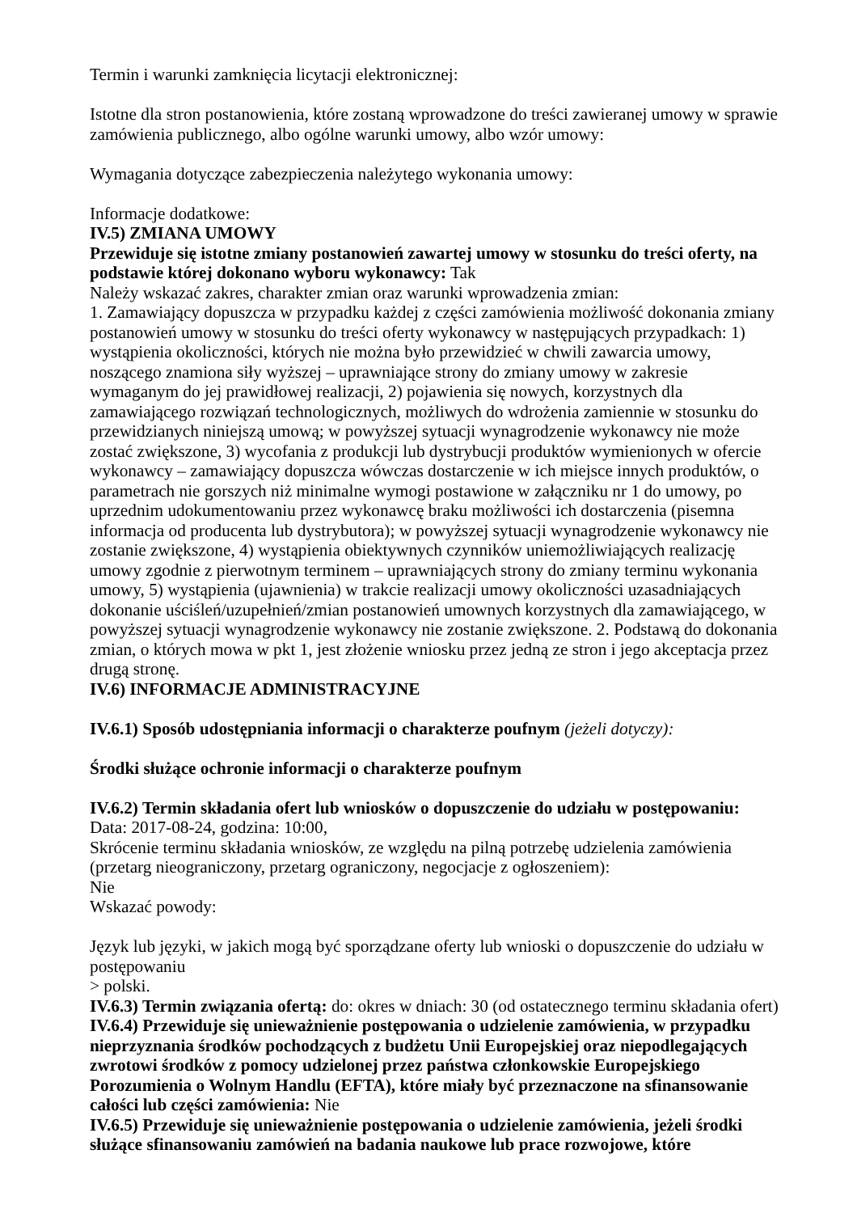Termin i warunki zamknięcia licytacji elektronicznej:
Istotne dla stron postanowienia, które zostaną wprowadzone do treści zawieranej umowy w sprawie zamówienia publicznego, albo ogólne warunki umowy, albo wzór umowy:
Wymagania dotyczące zabezpieczenia należytego wykonania umowy:
Informacje dodatkowe:
IV.5) ZMIANA UMOWY
Przewiduje się istotne zmiany postanowień zawartej umowy w stosunku do treści oferty, na podstawie której dokonano wyboru wykonawcy: Tak
Należy wskazać zakres, charakter zmian oraz warunki wprowadzenia zmian:
1. Zamawiający dopuszcza w przypadku każdej z części zamówienia możliwość dokonania zmiany postanowień umowy w stosunku do treści oferty wykonawcy w następujących przypadkach: 1) wystąpienia okoliczności, których nie można było przewidzieć w chwili zawarcia umowy, noszącego znamiona siły wyższej – uprawniające strony do zmiany umowy w zakresie wymaganym do jej prawidłowej realizacji, 2) pojawienia się nowych, korzystnych dla zamawiającego rozwiązań technologicznych, możliwych do wdrożenia zamiennie w stosunku do przewidzianych niniejszą umową; w powyższej sytuacji wynagrodzenie wykonawcy nie może zostać zwiększone, 3) wycofania z produkcji lub dystrybucji produktów wymienionych w ofercie wykonawcy – zamawiający dopuszcza wówczas dostarczenie w ich miejsce innych produktów, o parametrach nie gorszych niż minimalne wymogi postawione w załączniku nr 1 do umowy, po uprzednim udokumentowaniu przez wykonawcę braku możliwości ich dostarczenia (pisemna informacja od producenta lub dystrybutora); w powyższej sytuacji wynagrodzenie wykonawcy nie zostanie zwiększone, 4) wystąpienia obiektywnych czynników uniemożliwiających realizację umowy zgodnie z pierwotnym terminem – uprawniających strony do zmiany terminu wykonania umowy, 5) wystąpienia (ujawnienia) w trakcie realizacji umowy okoliczności uzasadniających dokonanie uściśleń/uzupełnień/zmian postanowień umownych korzystnych dla zamawiającego, w powyższej sytuacji wynagrodzenie wykonawcy nie zostanie zwiększone. 2. Podstawą do dokonania zmian, o których mowa w pkt 1, jest złożenie wniosku przez jedną ze stron i jego akceptacja przez drugą stronę.
IV.6) INFORMACJE ADMINISTRACYJNE
IV.6.1) Sposób udostępniania informacji o charakterze poufnym (jeżeli dotyczy):
Środki służące ochronie informacji o charakterze poufnym
IV.6.2) Termin składania ofert lub wniosków o dopuszczenie do udziału w postępowaniu:
Data: 2017-08-24, godzina: 10:00,
Skrócenie terminu składania wniosków, ze względu na pilną potrzebę udzielenia zamówienia (przetarg nieograniczony, przetarg ograniczony, negocjacje z ogłoszeniem):
Nie
Wskazać powody:
Język lub języki, w jakich mogą być sporządzane oferty lub wnioski o dopuszczenie do udziału w postępowaniu
> polski.
IV.6.3) Termin związania ofertą: do: okres w dniach: 30 (od ostatecznego terminu składania ofert)
IV.6.4) Przewiduje się unieważnienie postępowania o udzielenie zamówienia, w przypadku nieprzyznania środków pochodzących z budżetu Unii Europejskiej oraz niepodlegających zwrotowi środków z pomocy udzielonej przez państwa członkowskie Europejskiego Porozumienia o Wolnym Handlu (EFTA), które miały być przeznaczone na sfinansowanie całości lub części zamówienia: Nie
IV.6.5) Przewiduje się unieważnienie postępowania o udzielenie zamówienia, jeżeli środki służące sfinansowaniu zamówień na badania naukowe lub prace rozwojowe, które